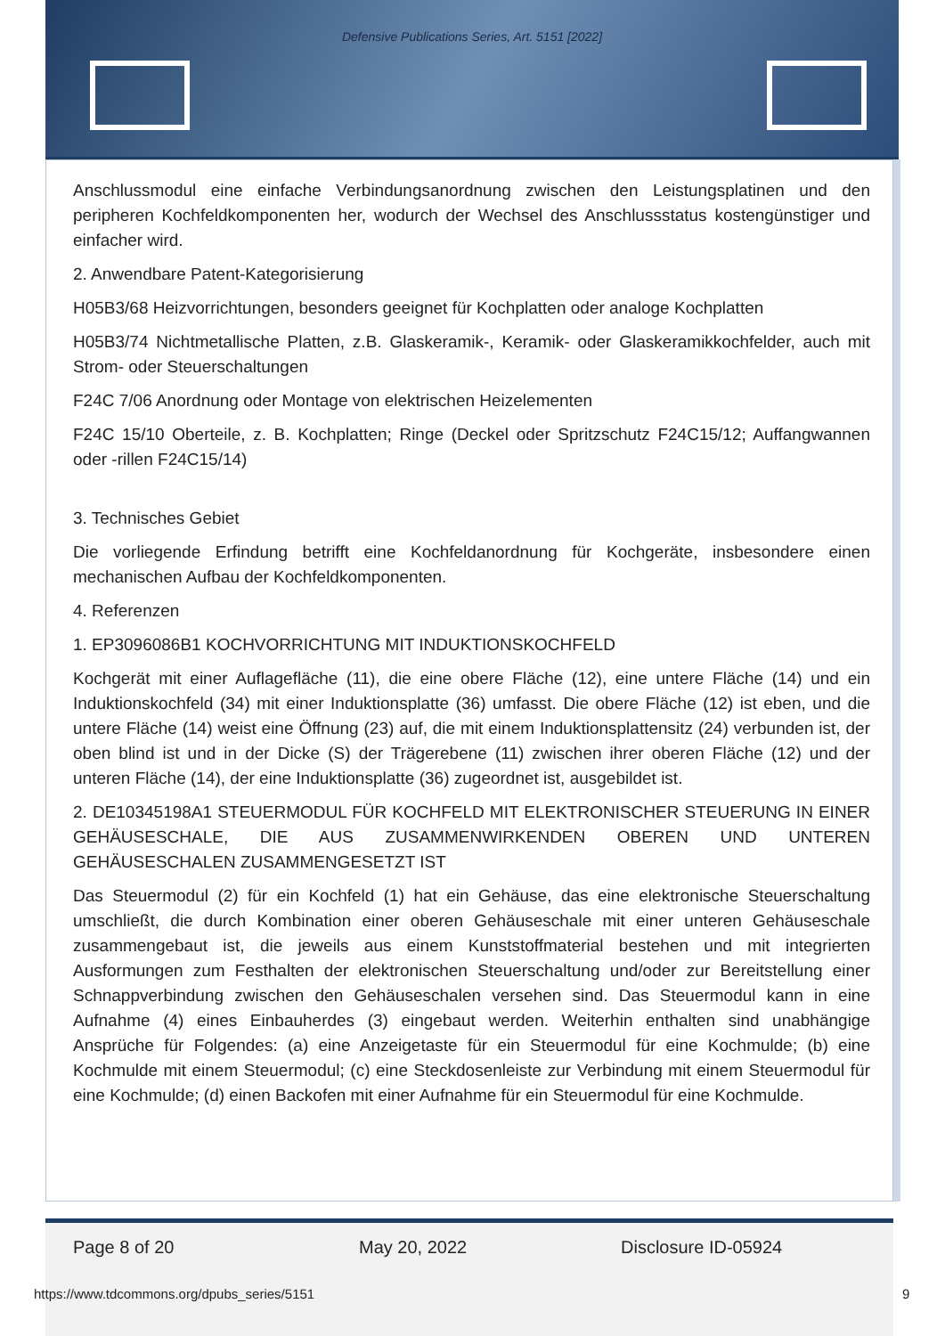Defensive Publications Series, Art. 5151 [2022]
Anschlussmodul eine einfache Verbindungsanordnung zwischen den Leistungsplatinen und den peripheren Kochfeldkomponenten her, wodurch der Wechsel des Anschlussstatus kostengünstiger und einfacher wird.
2. Anwendbare Patent-Kategorisierung
H05B3/68 Heizvorrichtungen, besonders geeignet für Kochplatten oder analoge Kochplatten
H05B3/74 Nichtmetallische Platten, z.B. Glaskeramik-, Keramik- oder Glaskeramikkochfelder, auch mit Strom- oder Steuerschaltungen
F24C 7/06 Anordnung oder Montage von elektrischen Heizelementen
F24C 15/10 Oberteile, z. B. Kochplatten; Ringe (Deckel oder Spritzschutz F24C15/12; Auffangwannen oder -rillen F24C15/14)
3. Technisches Gebiet
Die vorliegende Erfindung betrifft eine Kochfeldanordnung für Kochgeräte, insbesondere einen mechanischen Aufbau der Kochfeldkomponenten.
4. Referenzen
1. EP3096086B1 KOCHVORRICHTUNG MIT INDUKTIONSKOCHFELD
Kochgerät mit einer Auflagefläche (11), die eine obere Fläche (12), eine untere Fläche (14) und ein Induktionskochfeld (34) mit einer Induktionsplatte (36) umfasst. Die obere Fläche (12) ist eben, und die untere Fläche (14) weist eine Öffnung (23) auf, die mit einem Induktionsplattensitz (24) verbunden ist, der oben blind ist und in der Dicke (S) der Trägerebene (11) zwischen ihrer oberen Fläche (12) und der unteren Fläche (14), der eine Induktionsplatte (36) zugeordnet ist, ausgebildet ist.
2. DE10345198A1 STEUERMODUL FÜR KOCHFELD MIT ELEKTRONISCHER STEUERUNG IN EINER GEHÄUSESCHALE, DIE AUS ZUSAMMENWIRKENDEN OBEREN UND UNTEREN GEHÄUSESCHALEN ZUSAMMENGESETZT IST
Das Steuermodul (2) für ein Kochfeld (1) hat ein Gehäuse, das eine elektronische Steuerschaltung umschließt, die durch Kombination einer oberen Gehäuseschale mit einer unteren Gehäuseschale zusammengebaut ist, die jeweils aus einem Kunststoffmaterial bestehen und mit integrierten Ausformungen zum Festhalten der elektronischen Steuerschaltung und/oder zur Bereitstellung einer Schnappverbindung zwischen den Gehäuseschalen versehen sind. Das Steuermodul kann in eine Aufnahme (4) eines Einbauherdes (3) eingebaut werden. Weiterhin enthalten sind unabhängige Ansprüche für Folgendes: (a) eine Anzeigetaste für ein Steuermodul für eine Kochmulde; (b) eine Kochmulde mit einem Steuermodul; (c) eine Steckdosenleiste zur Verbindung mit einem Steuermodul für eine Kochmulde; (d) einen Backofen mit einer Aufnahme für ein Steuermodul für eine Kochmulde.
Page 8 of 20 May 20, 2022 Disclosure ID-05924
https://www.tdcommons.org/dpubs_series/5151
9